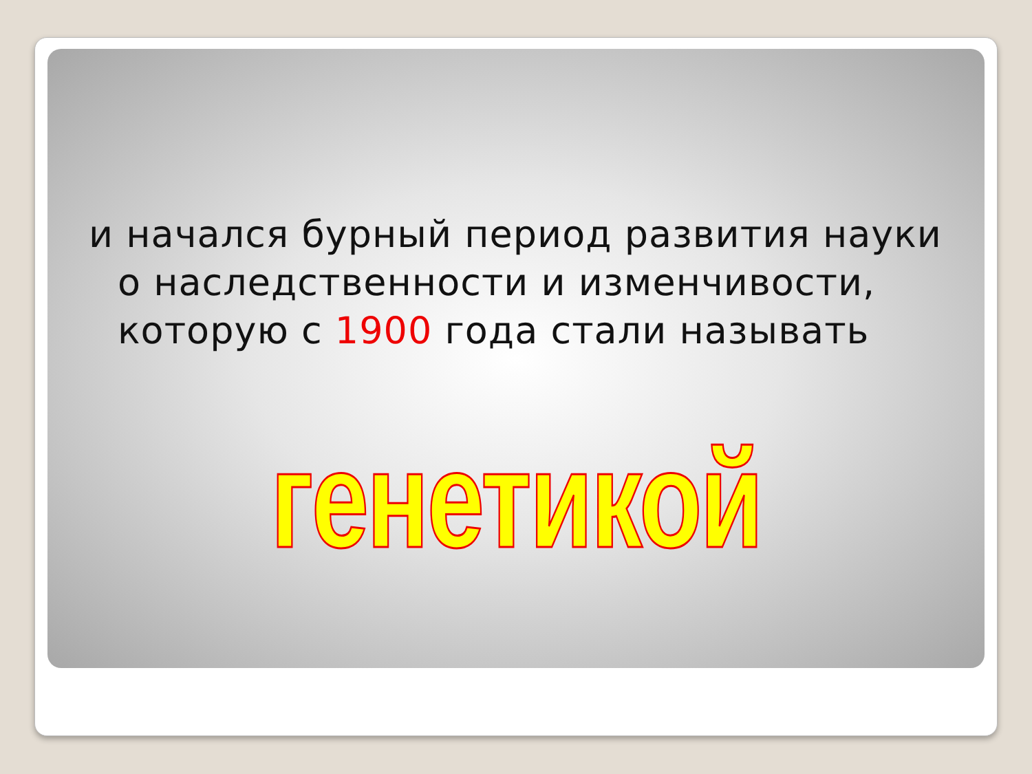и начался бурный период развития науки
о наследственности и изменчивости,
которую с 1900 года стали называть
генетикой